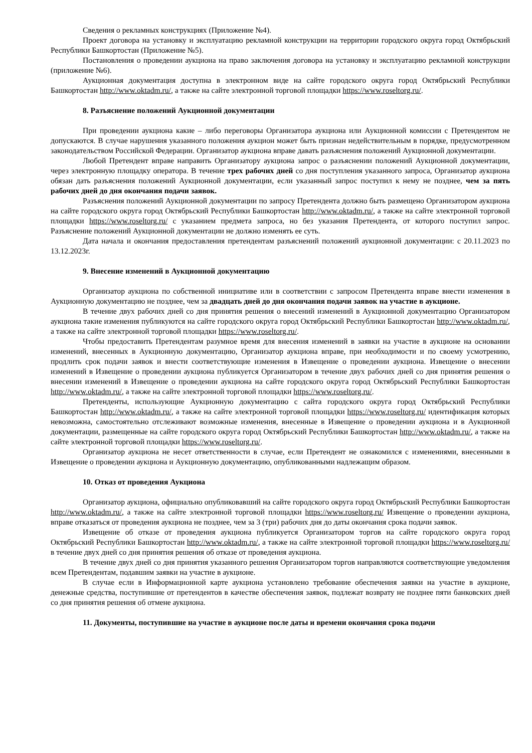Сведения о рекламных конструкциях (Приложение №4).
Проект договора на установку и эксплуатацию рекламной конструкции на территории городского округа город Октябрьский Республики Башкортостан (Приложение №5).
Постановления о проведении аукциона на право заключения договора на установку и эксплуатацию рекламной конструкции (приложение №6).
Аукционная документация доступна в электронном виде на сайте городского округа город Октябрьский Республики Башкортостан http://www.oktadm.ru/, а также на сайте электронной торговой площадки https://www.roseltorg.ru/.
8. Разъяснение положений Аукционной документации
При проведении аукциона какие – либо переговоры Организатора аукциона или Аукционной комиссии с Претендентом не допускаются. В случае нарушения указанного положения аукцион может быть признан недействительным в порядке, предусмотренном законодательством Российской Федерации. Организатор аукциона вправе давать разъяснения положений Аукционной документации.
Любой Претендент вправе направить Организатору аукциона запрос о разъяснении положений Аукционной документации, через электронную площадку оператора. В течение трех рабочих дней со дня поступления указанного запроса, Организатор аукциона обязан дать разъяснения положений Аукционной документации, если указанный запрос поступил к нему не позднее, чем за пять рабочих дней до дня окончания подачи заявок.
Разъяснения положений Аукционной документации по запросу Претендента должно быть размещено Организатором аукциона на сайте городского округа город Октябрьский Республики Башкортостан http://www.oktadm.ru/, а также на сайте электронной торговой площадки https://www.roseltorg.ru/ с указанием предмета запроса, но без указания Претендента, от которого поступил запрос. Разъяснение положений Аукционной документации не должно изменять ее суть.
Дата начала и окончания предоставления претендентам разъяснений положений аукционной документации: с 20.11.2023 по 13.12.2023г.
9. Внесение изменений в Аукционной документацию
Организатор аукциона по собственной инициативе или в соответствии с запросом Претендента вправе внести изменения в Аукционную документацию не позднее, чем за двадцать дней до дня окончания подачи заявок на участие в аукционе.
В течение двух рабочих дней со дня принятия решения о внесений изменений в Аукционной документацию Организатором аукциона такие изменения публикуются на сайте городского округа город Октябрьский Республики Башкортостан http://www.oktadm.ru/, а также на сайте электронной торговой площадки https://www.roseltorg.ru/.
Чтобы предоставить Претендентам разумное время для внесения изменений в заявки на участие в аукционе на основании изменений, внесенных в Аукционную документацию, Организатор аукциона вправе, при необходимости и по своему усмотрению, продлить срок подачи заявок и внести соответствующие изменения в Извещение о проведении аукциона. Извещение о внесении изменений в Извещение о проведении аукциона публикуется Организатором в течение двух рабочих дней со дня принятия решения о внесении изменений в Извещение о проведении аукциона на сайте городского округа город Октябрьский Республики Башкортостан http://www.oktadm.ru/, а также на сайте электронной торговой площадки https://www.roseltorg.ru/.
Претенденты, использующие Аукционную документацию с сайта городского округа город Октябрьский Республики Башкортостан http://www.oktadm.ru/, а также на сайте электронной торговой площадки https://www.roseltorg.ru/ идентификация которых невозможна, самостоятельно отслеживают возможные изменения, внесенные в Извещение о проведении аукциона и в Аукционной документации, размещенные на сайте городского округа город Октябрьский Республики Башкортостан http://www.oktadm.ru/, а также на сайте электронной торговой площадки https://www.roseltorg.ru/.
Организатор аукциона не несет ответственности в случае, если Претендент не ознакомился с изменениями, внесенными в Извещение о проведении аукциона и Аукционную документацию, опубликованными надлежащим образом.
10. Отказ от проведения Аукциона
Организатор аукциона, официально опубликовавший на сайте городского округа город Октябрьский Республики Башкортостан http://www.oktadm.ru/, а также на сайте электронной торговой площадки https://www.roseltorg.ru/ Извещение о проведении аукциона, вправе отказаться от проведения аукциона не позднее, чем за 3 (три) рабочих дня до даты окончания срока подачи заявок.
Извещение об отказе от проведения аукциона публикуется Организатором торгов на сайте городского округа город Октябрьский Республики Башкортостан http://www.oktadm.ru/, а также на сайте электронной торговой площадки https://www.roseltorg.ru/ в течение двух дней со дня принятия решения об отказе от проведения аукциона.
В течение двух дней со дня принятия указанного решения Организатором торгов направляются соответствующие уведомления всем Претендентам, подавшим заявки на участие в аукционе.
В случае если в Информационной карте аукциона установлено требование обеспечения заявки на участие в аукционе, денежные средства, поступившие от претендентов в качестве обеспечения заявок, подлежат возврату не позднее пяти банковских дней со дня принятия решения об отмене аукциона.
11. Документы, поступившие на участие в аукционе после даты и времени окончания срока подачи